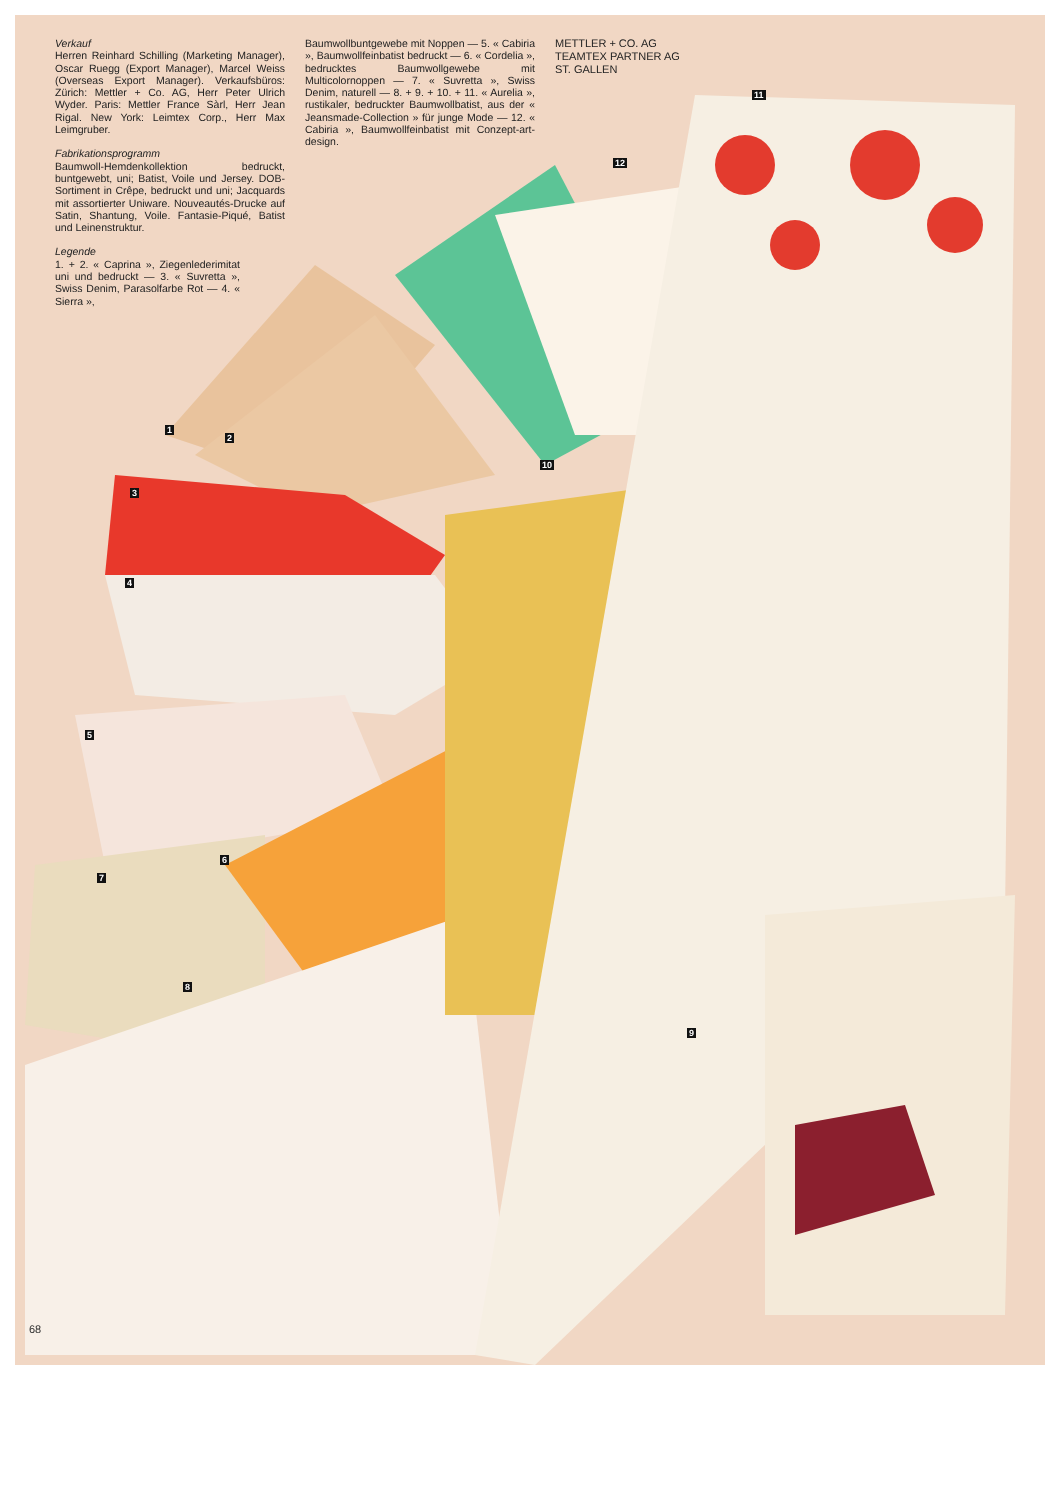Verkauf
Herren Reinhard Schilling (Marketing Manager), Oscar Ruegg (Export Manager), Marcel Weiss (Overseas Export Manager). Verkaufsbüros: Zürich: Mettler + Co. AG, Herr Peter Ulrich Wyder. Paris: Mettler France Sàrl, Herr Jean Rigal. New York: Leimtex Corp., Herr Max Leimgruber.
Fabrikationsprogramm
Baumwoll-Hemdenkollektion bedruckt, buntgewebt, uni; Batist, Voile und Jersey. DOB-Sortiment in Crêpe, bedruckt und uni; Jacquards mit assortierter Uniware. Nouveautés-Drucke auf Satin, Shantung, Voile. Fantasie-Piqué, Batist und Leinenstruktur.
Legende
1. + 2. « Caprina », Ziegenlederimitat uni und bedruckt — 3. « Suvretta », Swiss Denim, Parasolfarbe Rot — 4. « Sierra »,
Baumwollbuntgewebe mit Noppen — 5. « Cabiria », Baumwollfeinbatist bedruckt — 6. « Cordelia », bedrucktes Baumwollgewebe mit Multicolornoppen — 7. « Suvretta », Swiss Denim, naturell — 8. + 9. + 10. + 11. « Aurelia », rustikaler, bedruckter Baumwollbatist, aus der « Jeansmade-Collection » für junge Mode — 12. « Cabiria », Baumwollfeinbatist mit Conzept-art-design.
METTLER + CO. AG
TEAMTEX PARTNER AG
ST. GALLEN
1
2
3
4
5
6
7
8
9
10
11
12
68